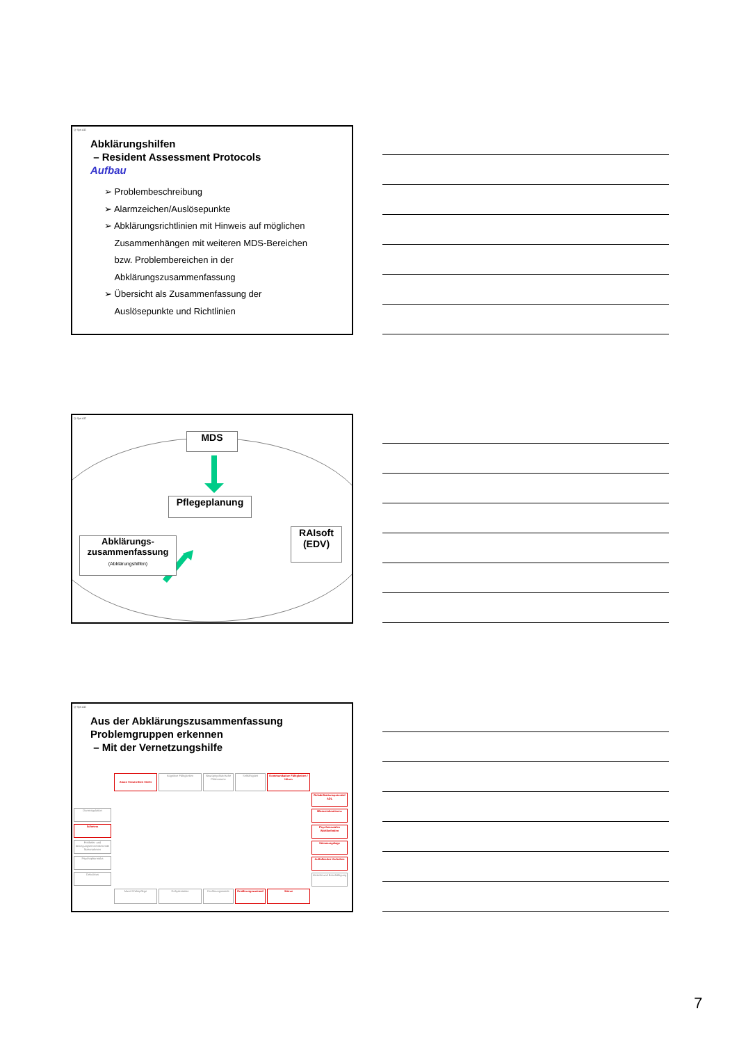Q-Sys AG
Abklärungshilfen
– Resident Assessment Protocols
Aufbau
➢ Problembeschreibung
➢ Alarmzeichen/Auslösepunkte
➢ Abklärungsrichtlinien mit Hinweis auf möglichen
Zusammenhängen mit weiteren MDS-Bereichen
bzw. Problembereichen in der
Abklärungszusammenfassung
➢ Übersicht als Zusammenfassung der
Auslösepunkte und Richtlinien
Q-Sys AG
MDS
Pflegeplanung
RAIsoft
(EDV)
Abklärungs-
zusammenfassung
(Abklärungshilfen)
Q-Sys AG
Aus der Abklärungszusammenfassung
Problemgruppen erkennen
– Mit der Vernetzungshilfe
Akute Verwirrtheit / Delir
Kognitive Fähigkeiten
Neuropsychiatrische Phänomene
Sehfähigkeit
Kommunikative Fähigkeiten / Hören
Rehabilitationspotential ADL
Blaseninkontinenz
Psychosoziales Wohlbefinden
Stimmungslage
Auffallendes Verhalten
Aktivität und Beschäftigung
Darmregulation
Schmerz
Freiheits- und bewegungseinschränkende Massnahmen
Psychopharmaka
Dekubitus
Mund-/Zahnpflege Dehydratation Ernährungssonde Ernährungszustand Stürze
7